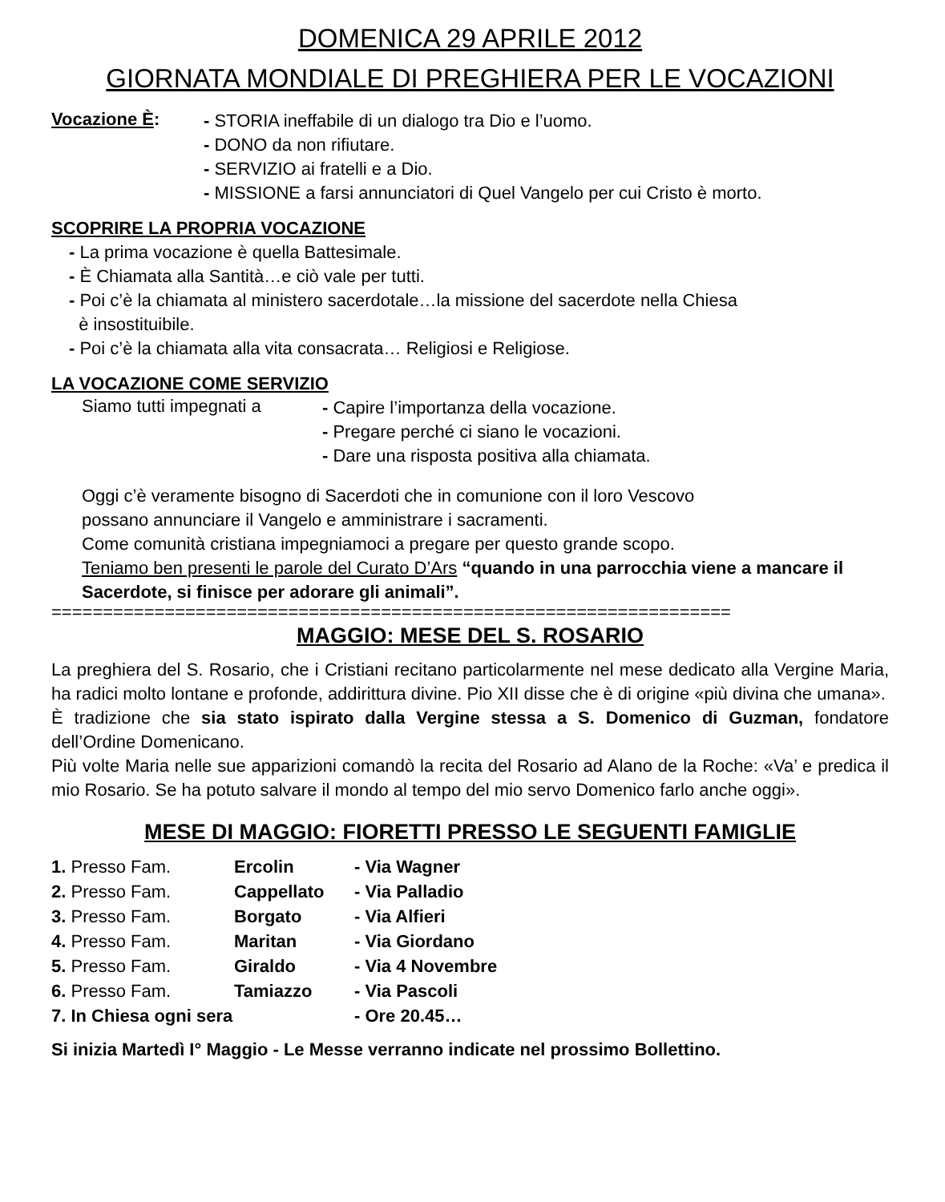DOMENICA 29 APRILE 2012
GIORNATA MONDIALE DI PREGHIERA PER LE VOCAZIONI
Vocazione È:
- STORIA ineffabile di un dialogo tra Dio e l’uomo.
- DONO da non rifiutare.
- SERVIZIO ai fratelli e a Dio.
- MISSIONE a farsi annunciatori di Quel Vangelo per cui Cristo è morto.
SCOPRIRE LA PROPRIA VOCAZIONE
- La prima vocazione è quella Battesimale.
- È Chiamata alla Santità…e ciò vale per tutti.
- Poi c’è la chiamata al ministero sacerdotale…la missione del sacerdote nella Chiesa
è insostituibile.
- Poi c’è la chiamata alla vita consacrata… Religiosi e Religiose.
LA VOCAZIONE COME SERVIZIO
Siamo tutti impegnati a
- Capire l’importanza della vocazione.
- Pregare perché ci siano le vocazioni.
- Dare una risposta positiva alla chiamata.
Oggi c’è veramente bisogno di Sacerdoti che in comunione con il loro Vescovo
possano annunciare il Vangelo e amministrare i sacramenti.
Come comunità cristiana impegniamoci a pregare per questo grande scopo.
Teniamo ben presenti le parole del Curato D’Ars “quando in una parrocchia viene a mancare il Sacerdote, si finisce per adorare gli animali”.
==================================================================
MAGGIO: MESE DEL S. ROSARIO
La preghiera del S. Rosario, che i Cristiani recitano particolarmente nel mese dedicato alla Vergine Maria, ha radici molto lontane e profonde, addirittura divine. Pio XII disse che è di origine «più divina che umana».
È tradizione che sia stato ispirato dalla Vergine stessa a S. Domenico di Guzman, fondatore dell’Ordine Domenicano.
Più volte Maria nelle sue apparizioni comandò la recita del Rosario ad Alano de la Roche: «Va’ e predica il mio Rosario. Se ha potuto salvare il mondo al tempo del mio servo Domenico farlo anche oggi».
MESE DI MAGGIO: FIORETTI PRESSO LE SEGUENTI FAMIGLIE
| 1. Presso Fam. | Ercolin | - Via Wagner |
| 2. Presso Fam. | Cappellato | - Via Palladio |
| 3. Presso Fam. | Borgato | - Via Alfieri |
| 4. Presso Fam. | Maritan | - Via Giordano |
| 5. Presso Fam. | Giraldo | - Via 4 Novembre |
| 6. Presso Fam. | Tamiazzo | - Via Pascoli |
| 7. In Chiesa ogni sera | | - Ore 20.45… |
Si inizia Martedì I° Maggio - Le Messe verranno indicate nel prossimo Bollettino.